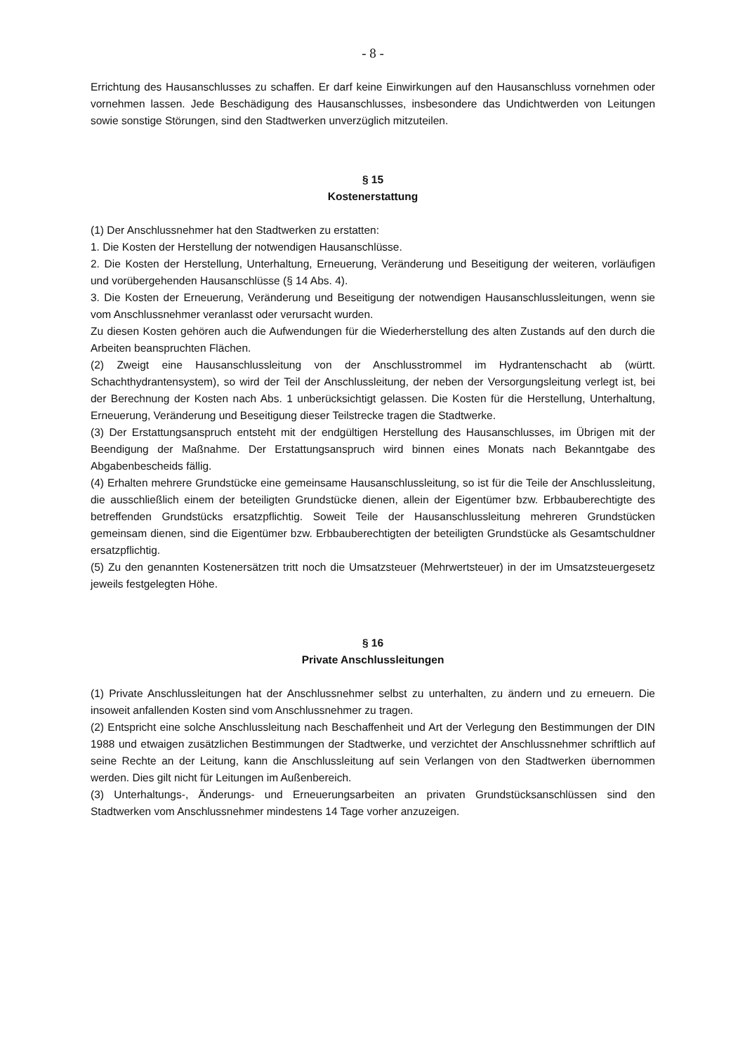- 8 -
Errichtung des Hausanschlusses zu schaffen. Er darf keine Einwirkungen auf den Hausanschluss vornehmen oder vornehmen lassen. Jede Beschädigung des Hausanschlusses, insbesondere das Undichtwerden von Leitungen sowie sonstige Störungen, sind den Stadtwerken unverzüglich mitzuteilen.
§ 15
Kostenerstattung
(1) Der Anschlussnehmer hat den Stadtwerken zu erstatten:
1. Die Kosten der Herstellung der notwendigen Hausanschlüsse.
2. Die Kosten der Herstellung, Unterhaltung, Erneuerung, Veränderung und Beseitigung der weiteren, vorläufigen und vorübergehenden Hausanschlüsse (§ 14 Abs. 4).
3. Die Kosten der Erneuerung, Veränderung und Beseitigung der notwendigen Hausanschlussleitungen, wenn sie vom Anschlussnehmer veranlasst oder verursacht wurden.
Zu diesen Kosten gehören auch die Aufwendungen für die Wiederherstellung des alten Zustands auf den durch die Arbeiten beanspruchten Flächen.
(2) Zweigt eine Hausanschlussleitung von der Anschlusstrommel im Hydrantenschacht ab (württ. Schachthydrantensystem), so wird der Teil der Anschlussleitung, der neben der Versorgungsleitung verlegt ist, bei der Berechnung der Kosten nach Abs. 1 unberücksichtigt gelassen. Die Kosten für die Herstellung, Unterhaltung, Erneuerung, Veränderung und Beseitigung dieser Teilstrecke tragen die Stadtwerke.
(3) Der Erstattungsanspruch entsteht mit der endgültigen Herstellung des Hausanschlusses, im Übrigen mit der Beendigung der Maßnahme. Der Erstattungsanspruch wird binnen eines Monats nach Bekanntgabe des Abgabenbescheids fällig.
(4) Erhalten mehrere Grundstücke eine gemeinsame Hausanschlussleitung, so ist für die Teile der Anschlussleitung, die ausschließlich einem der beteiligten Grundstücke dienen, allein der Eigentümer bzw. Erbbauberechtigte des betreffenden Grundstücks ersatzpflichtig. Soweit Teile der Hausanschlussleitung mehreren Grundstücken gemeinsam dienen, sind die Eigentümer bzw. Erbbauberechtigten der beteiligten Grundstücke als Gesamtschuldner ersatzpflichtig.
(5) Zu den genannten Kostenersätzen tritt noch die Umsatzsteuer (Mehrwertsteuer) in der im Umsatzsteuergesetz jeweils festgelegten Höhe.
§ 16
Private Anschlussleitungen
(1) Private Anschlussleitungen hat der Anschlussnehmer selbst zu unterhalten, zu ändern und zu erneuern. Die insoweit anfallenden Kosten sind vom Anschlussnehmer zu tragen.
(2) Entspricht eine solche Anschlussleitung nach Beschaffenheit und Art der Verlegung den Bestimmungen der DIN 1988 und etwaigen zusätzlichen Bestimmungen der Stadtwerke, und verzichtet der Anschlussnehmer schriftlich auf seine Rechte an der Leitung, kann die Anschlussleitung auf sein Verlangen von den Stadtwerken übernommen werden. Dies gilt nicht für Leitungen im Außenbereich.
(3) Unterhaltungs-, Änderungs- und Erneuerungsarbeiten an privaten Grundstücksanschlüssen sind den Stadtwerken vom Anschlussnehmer mindestens 14 Tage vorher anzuzeigen.